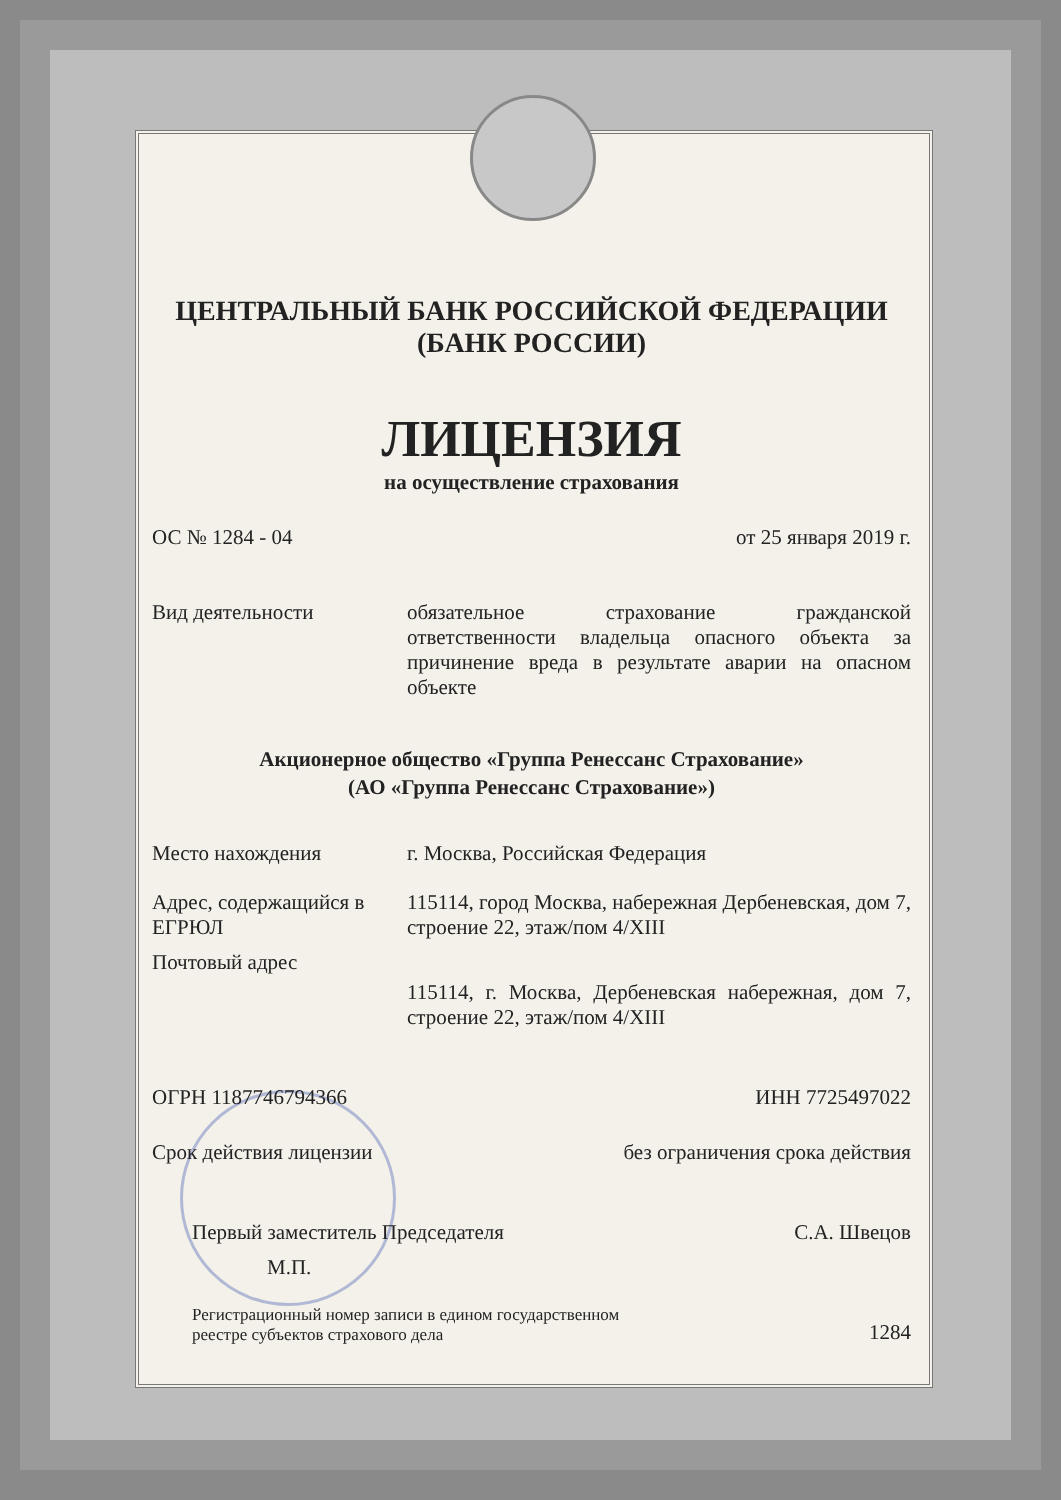ЦЕНТРАЛЬНЫЙ БАНК РОССИЙСКОЙ ФЕДЕРАЦИИ
(БАНК РОССИИ)
ЛИЦЕНЗИЯ
на осуществление страхования
ОС № 1284 - 04 от 25 января 2019 г.
Вид деятельности обязательное страхование гражданской ответственности владельца опасного объекта за причинение вреда в результате аварии на опасном объекте
Акционерное общество «Группа Ренессанс Страхование»
(АО «Группа Ренессанс Страхование»)
Место нахождения г. Москва, Российская Федерация
Адрес, содержащийся в ЕГРЮЛ
115114, город Москва, набережная Дербеневская, дом 7, строение 22, этаж/пом 4/XIII
Почтовый адрес
115114, г. Москва, Дербеневская набережная, дом 7, строение 22, этаж/пом 4/XIII
ОГРН 1187746794366 ИНН 7725497022
Срок действия лицензии без ограничения срока действия
Первый заместитель Председателя С.А. Швецов
М.П.
Регистрационный номер записи в едином государственном
реестре субъектов страхового дела 1284